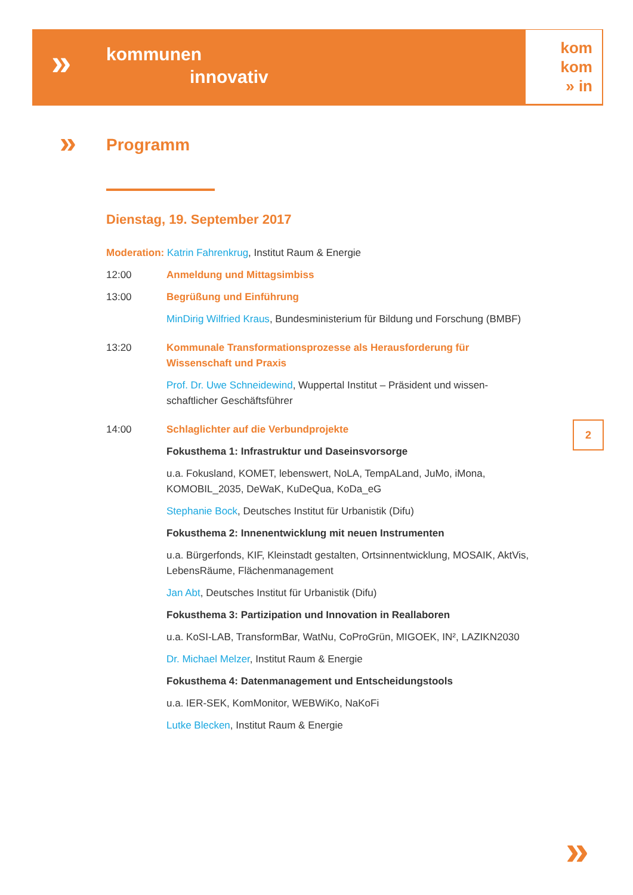»
kommunen
innovativ
kom
kom
» in
»
Programm
Dienstag, 19. September 2017
Moderation: Katrin Fahrenkrug, Institut Raum & Energie
12:00 Anmeldung und Mittagsimbiss
13:00 Begrüßung und Einführung
MinDirig Wilfried Kraus, Bundesministerium für Bildung und Forschung (BMBF)
13:20 Kommunale Transformationsprozesse als Herausforderung für Wissenschaft und Praxis
Prof. Dr. Uwe Schneidewind, Wuppertal Institut – Präsident und wissen­schaftlicher Geschäftsführer
14:00 Schlaglichter auf die Verbundprojekte
Fokusthema 1: Infrastruktur und Daseinsvorsorge
u.a. Fokusland, KOMET, lebenswert, NoLA, TempALand, JuMo, iMona, KOMOBIL_2035, DeWaK, KuDeQua, KoDa_eG
Stephanie Bock, Deutsches Institut für Urbanistik (Difu)
Fokusthema 2: Innenentwicklung mit neuen Instrumenten
u.a. Bürgerfonds, KIF, Kleinstadt gestalten, Ortsinnentwicklung, MOSAIK, AktVis, LebensRäume, Flächenmanagement
Jan Abt, Deutsches Institut für Urbanistik (Difu)
Fokusthema 3: Partizipation und Innovation in Reallaboren
u.a. KoSI-LAB, TransformBar, WatNu, CoProGrün, MIGOEK, IN², LAZIKN2030
Dr. Michael Melzer, Institut Raum & Energie
Fokusthema 4: Datenmanagement und Entscheidungstools
u.a. IER-SEK, KomMonitor, WEBWiKo, NaKoFi
Lutke Blecken, Institut Raum & Energie
2
»